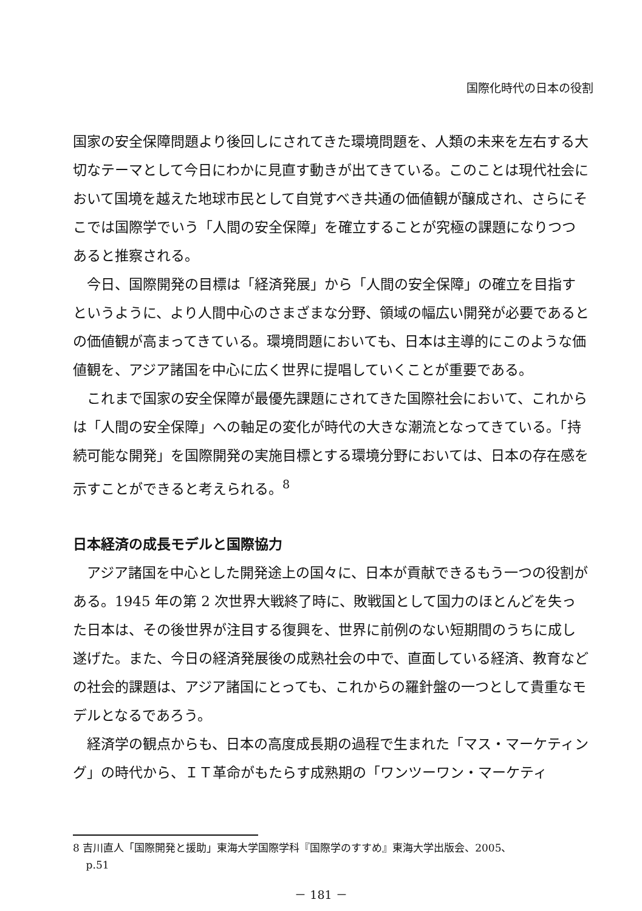国際化時代の日本の役割
国家の安全保障問題より後回しにされてきた環境問題を、人類の未来を左右する大切なテーマとして今日にわかに見直す動きが出てきている。このことは現代社会において国境を越えた地球市民として自覚すべき共通の価値観が醸成され、さらにそこでは国際学でいう「人間の安全保障」を確立することが究極の課題になりつつあると推察される。
今日、国際開発の目標は「経済発展」から「人間の安全保障」の確立を目指すというように、より人間中心のさまざまな分野、領域の幅広い開発が必要であるとの価値観が高まってきている。環境問題においても、日本は主導的にこのような価値観を、アジア諸国を中心に広く世界に提唱していくことが重要である。
これまで国家の安全保障が最優先課題にされてきた国際社会において、これからは「人間の安全保障」への軸足の変化が時代の大きな潮流となってきている。「持続可能な開発」を国際開発の実施目標とする環境分野においては、日本の存在感を示すことができると考えられる。<sup>8</sup>
日本経済の成長モデルと国際協力
アジア諸国を中心とした開発途上の国々に、日本が貢献できるもう一つの役割がある。1945 年の第 2 次世界大戦終了時に、敗戦国として国力のほとんどを失った日本は、その後世界が注目する復興を、世界に前例のない短期間のうちに成し遂げた。また、今日の経済発展後の成熟社会の中で、直面している経済、教育などの社会的課題は、アジア諸国にとっても、これからの羅針盤の一つとして貴重なモデルとなるであろう。
経済学の観点からも、日本の高度成長期の過程で生まれた「マス・マーケティング」の時代から、ＩＴ革命がもたらす成熟期の「ワンツーワン・マーケティ
8 吉川直人「国際開発と援助」東海大学国際学科『国際学のすすめ』東海大学出版会、2005、
p.51
－ 181 －